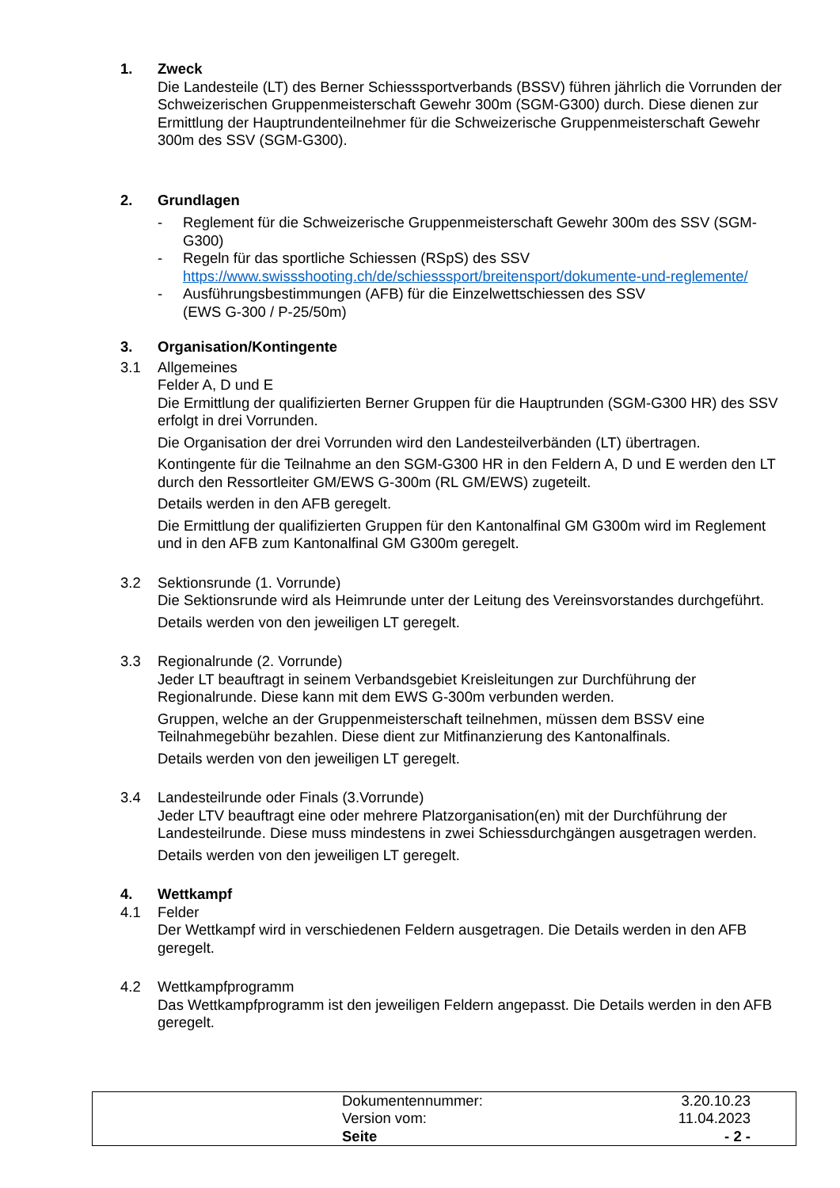1. Zweck
Die Landesteile (LT) des Berner Schiesssportverbands (BSSV) führen jährlich die Vorrunden der Schweizerischen Gruppenmeisterschaft Gewehr 300m (SGM-G300) durch. Diese dienen zur Ermittlung der Hauptrundenteilnehmer für die Schweizerische Gruppenmeisterschaft Gewehr 300m des SSV (SGM-G300).
2. Grundlagen
- Reglement für die Schweizerische Gruppenmeisterschaft Gewehr 300m des SSV (SGM-G300)
- Regeln für das sportliche Schiessen (RSpS) des SSV
https://www.swissshooting.ch/de/schiesssport/breitensport/dokumente-und-reglemente/
- Ausführungsbestimmungen (AFB) für die Einzelwettschiessen des SSV
(EWS G-300 / P-25/50m)
3. Organisation/Kontingente
3.1 Allgemeines
Felder A, D und E
Die Ermittlung der qualifizierten Berner Gruppen für die Hauptrunden (SGM-G300 HR) des SSV erfolgt in drei Vorrunden.
Die Organisation der drei Vorrunden wird den Landesteilverbänden (LT) übertragen.
Kontingente für die Teilnahme an den SGM-G300 HR in den Feldern A, D und E werden den LT durch den Ressortleiter GM/EWS G-300m (RL GM/EWS) zugeteilt.
Details werden in den AFB geregelt.
Die Ermittlung der qualifizierten Gruppen für den Kantonalfinal GM G300m wird im Reglement und in den AFB zum Kantonalfinal GM G300m geregelt.
3.2 Sektionsrunde (1. Vorrunde)
Die Sektionsrunde wird als Heimrunde unter der Leitung des Vereinsvorstandes durchgeführt.
Details werden von den jeweiligen LT geregelt.
3.3 Regionalrunde (2. Vorrunde)
Jeder LT beauftragt in seinem Verbandsgebiet Kreisleitungen zur Durchführung der Regionalrunde. Diese kann mit dem EWS G-300m verbunden werden.
Gruppen, welche an der Gruppenmeisterschaft teilnehmen, müssen dem BSSV eine Teilnahmegebühr bezahlen. Diese dient zur Mitfinanzierung des Kantonalfinals.
Details werden von den jeweiligen LT geregelt.
3.4 Landesteilrunde oder Finals (3.Vorrunde)
Jeder LTV beauftragt eine oder mehrere Platzorganisation(en) mit der Durchführung der Landesteilrunde. Diese muss mindestens in zwei Schiessdurchgängen ausgetragen werden.
Details werden von den jeweiligen LT geregelt.
4. Wettkampf
4.1 Felder
Der Wettkampf wird in verschiedenen Feldern ausgetragen. Die Details werden in den AFB geregelt.
4.2 Wettkampfprogramm
Das Wettkampfprogramm ist den jeweiligen Feldern angepasst. Die Details werden in den AFB geregelt.
| | Dokumentennummer: | 3.20.10.23 |
| | Version vom: | 11.04.2023 |
| | Seite | - 2 - |